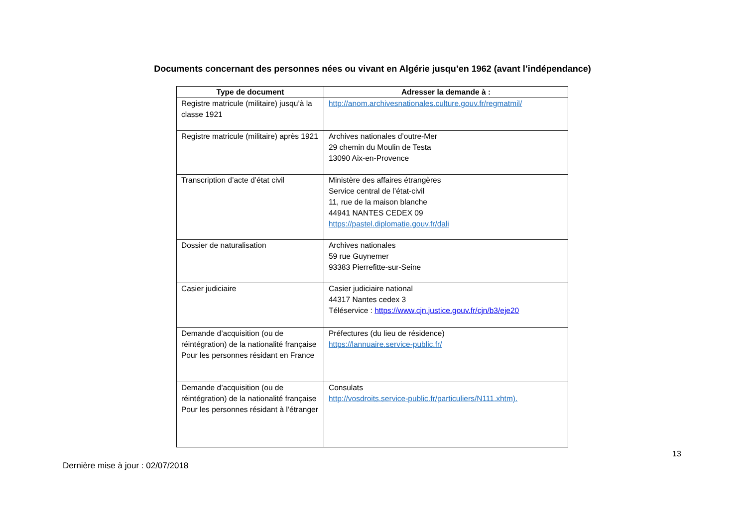Documents concernant des personnes nées ou vivant en Algérie jusqu’en 1962 (avant l’indépendance)
| Type de document | Adresser la demande à : |
| --- | --- |
| Registre matricule (militaire) jusqu’à la classe 1921 | http://anom.archivesnationales.culture.gouv.fr/regmatmil/ |
| Registre matricule (militaire) après 1921 | Archives nationales d’outre-Mer 29 chemin du Moulin de Testa 13090 Aix-en-Provence |
| Transcription d’acte d’état civil | Ministère des affaires étrangères Service central de l’état-civil 11, rue de la maison blanche 44941 NANTES CEDEX 09 https://pastel.diplomatie.gouv.fr/dali |
| Dossier de naturalisation | Archives nationales 59 rue Guynemer 93383 Pierrefitte-sur-Seine |
| Casier judiciaire | Casier judiciaire national 44317 Nantes cedex 3 Téléservice : https://www.cjn.justice.gouv.fr/cjn/b3/eje20 |
| Demande d’acquisition (ou de réintégration) de la nationalité française Pour les personnes résidant en France | Préfectures (du lieu de résidence) https://lannuaire.service-public.fr/ |
| Demande d’acquisition (ou de réintégration) de la nationalité française Pour les personnes résidant à l’étranger | Consulats http://vosdroits.service-public.fr/particuliers/N111.xhtm). |
13
Dernière mise à jour : 02/07/2018